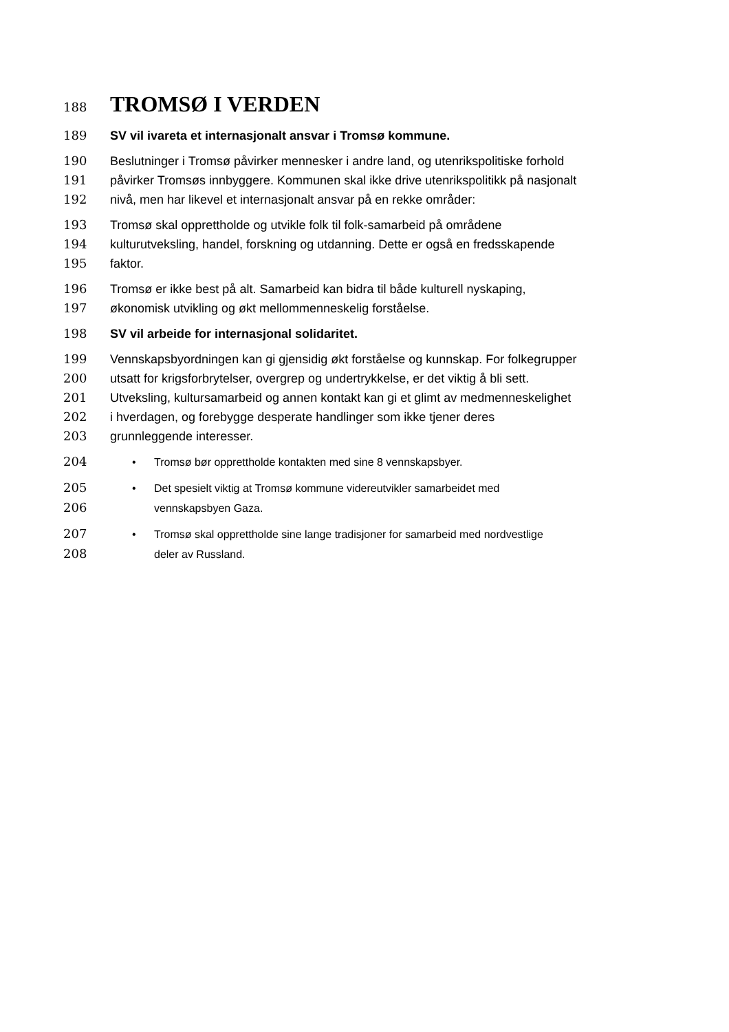188 TROMSØ I VERDEN
189 SV vil ivareta et internasjonalt ansvar i Tromsø kommune.
190 Beslutninger i Tromsø påvirker mennesker i andre land, og utenrikspolitiske forhold
191 påvirker Tromsøs innbyggere. Kommunen skal ikke drive utenrikspolitikk på nasjonalt
192 nivå, men har likevel et internasjonalt ansvar på en rekke områder:
193 Tromsø skal opprettholde og utvikle folk til folk-samarbeid på områdene
194 kulturutveksling, handel, forskning og utdanning. Dette er også en fredsskapende
195 faktor.
196 Tromsø er ikke best på alt. Samarbeid kan bidra til både kulturell nyskaping,
197 økonomisk utvikling og økt mellommenneskelig forståelse.
198 SV vil arbeide for internasjonal solidaritet.
199 Vennskapsbyordningen kan gi gjensidig økt forståelse og kunnskap. For folkegrupper
200 utsatt for krigsforbrytelser, overgrep og undertrykkelse, er det viktig å bli sett.
201 Utveksling, kultursamarbeid og annen kontakt kan gi et glimt av medmenneskelighet
202 i hverdagen, og forebygge desperate handlinger som ikke tjener deres
203 grunnleggende interesser.
204 • Tromsø bør opprettholde kontakten med sine 8 vennskapsbyer.
205 • Det spesielt viktig at Tromsø kommune videreutvikler samarbeidet med
206 vennskapsbyen Gaza.
207 • Tromsø skal opprettholde sine lange tradisjoner for samarbeid med nordvestlige
208 deler av Russland.